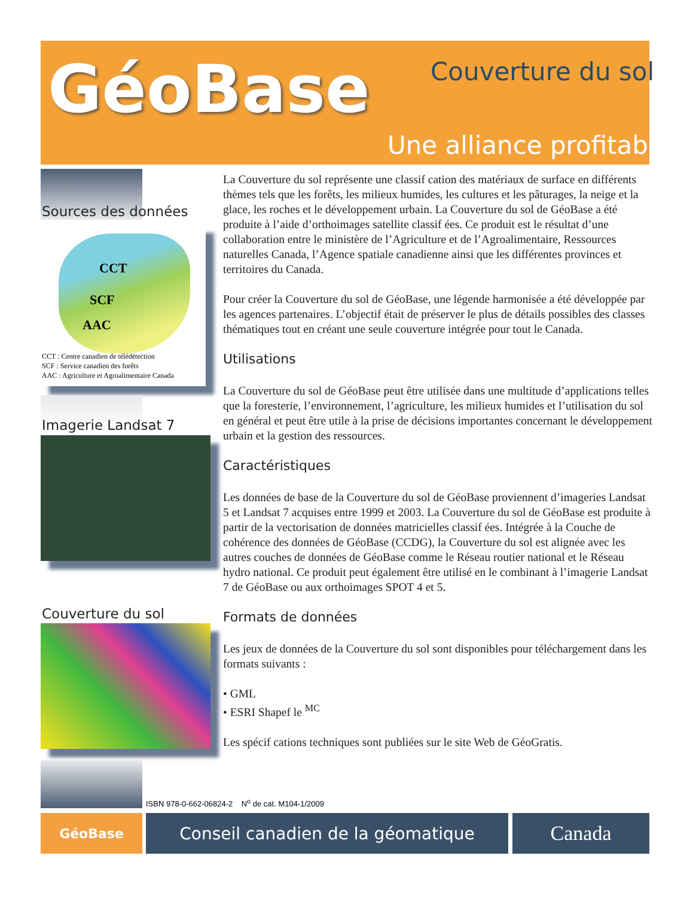GéoBase Couverture du sol
Une alliance profitable
Sources des données
CCT
SCF
AAC
CCT : Centre canadien de télédétection
SCF : Service canadien des forêts
AAC : Agriculture et Agroalimentaire Canada
Imagerie Landsat 7
Couverture du sol
La Couverture du sol représente une classif cation des matériaux de surface en différents thèmes tels que les forêts, les milieux humides, les cultures et les pâturages, la neige et la glace, les roches et le développement urbain. La Couverture du sol de GéoBase a été produite à l’aide d’orthoimages satellite classif ées. Ce produit est le résultat d’une collaboration entre le ministère de l’Agriculture et de l’Agroalimentaire, Ressources naturelles Canada, l’Agence spatiale canadienne ainsi que les différentes provinces et territoires du Canada.
Pour créer la Couverture du sol de GéoBase, une légende harmonisée a été développée par les agences partenaires. L’objectif était de préserver le plus de détails possibles des classes thématiques tout en créant une seule couverture intégrée pour tout le Canada.
Utilisations
La Couverture du sol de GéoBase peut être utilisée dans une multitude d’applications telles que la foresterie, l’environnement, l’agriculture, les milieux humides et l’utilisation du sol en général et peut être utile à la prise de décisions importantes concernant le développement urbain et la gestion des ressources.
Caractéristiques
Les données de base de la Couverture du sol de GéoBase proviennent d’imageries Landsat 5 et Landsat 7 acquises entre 1999 et 2003. La Couverture du sol de GéoBase est produite à partir de la vectorisation de données matricielles classif ées. Intégrée à la Couche de cohérence des données de GéoBase (CCDG), la Couverture du sol est alignée avec les autres couches de données de GéoBase comme le Réseau routier national et le Réseau hydro national. Ce produit peut également être utilisé en le combinant à l’imagerie Landsat 7 de GéoBase ou aux orthoimages SPOT 4 et 5.
Formats de données
Les jeux de données de la Couverture du sol sont disponibles pour téléchargement dans les formats suivants :
• GML
• ESRI Shapef le <sup>MC</sup>
Les spécif cations techniques sont publiées sur le site Web de GéoGratis.
ISBN 978-0-662-06824-2 N<sup>o</sup> de cat. M104-1/2009
GéoBase Conseil canadien de la géomatique Canada